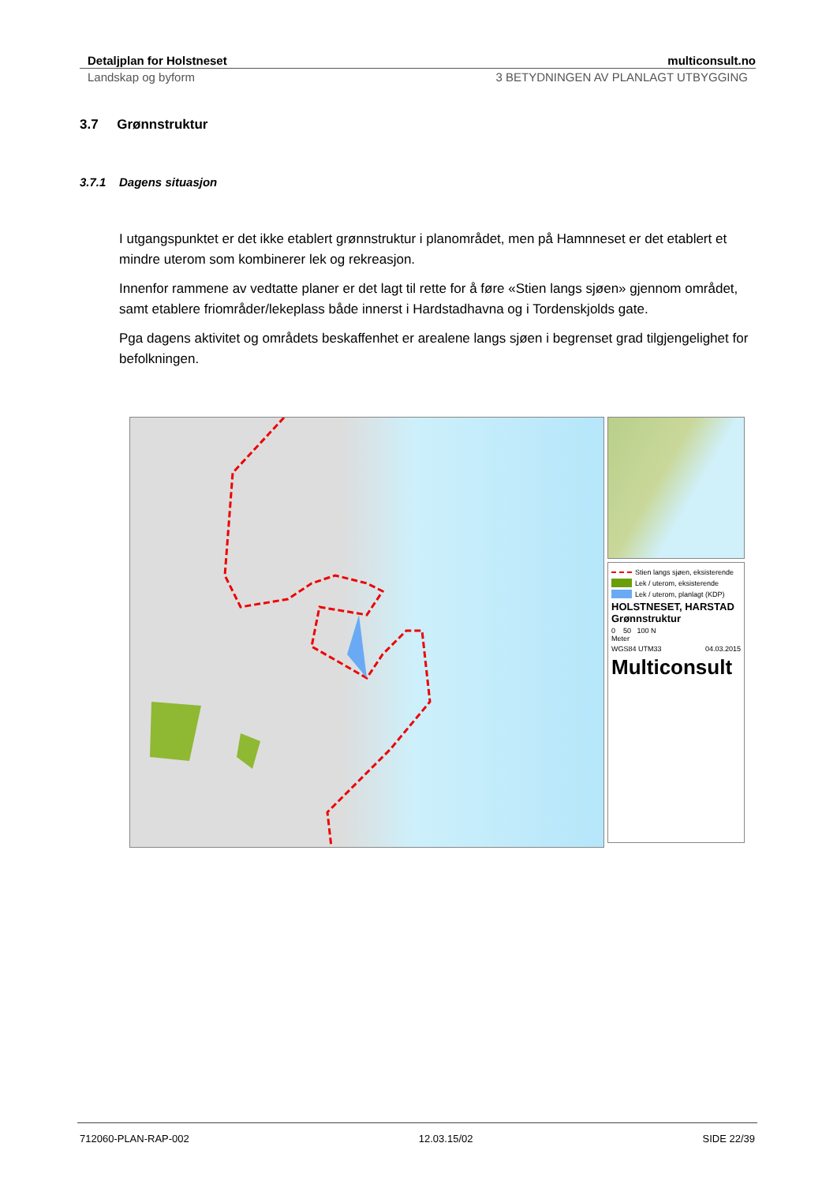Detaljplan for Holstneset multiconsult.no
Landskap og byform 3 BETYDNINGEN AV PLANLAGT UTBYGGING
3.7 Grønnstruktur
3.7.1 Dagens situasjon
I utgangspunktet er det ikke etablert grønnstruktur i planområdet, men på Hamnneset er det etablert et mindre uterom som kombinerer lek og rekreasjon.
Innenfor rammene av vedtatte planer er det lagt til rette for å føre «Stien langs sjøen» gjennom området, samt etablere friområder/lekeplass både innerst i Hardstadhavna og i Tordenskjolds gate.
Pga dagens aktivitet og områdets beskaffenhet er arealene langs sjøen i begrenset grad tilgjengelighet for befolkningen.
Stien langs sjøen, eksisterende
Lek / uterom, eksisterende
Lek / uterom, planlagt (KDP)
HOLSTNESET, HARSTAD
Grønnstruktur
0 50 100 N
Meter
WGS84 UTM33 04.03.2015
Multiconsult
712060-PLAN-RAP-002 12.03.15/02 SIDE 22/39